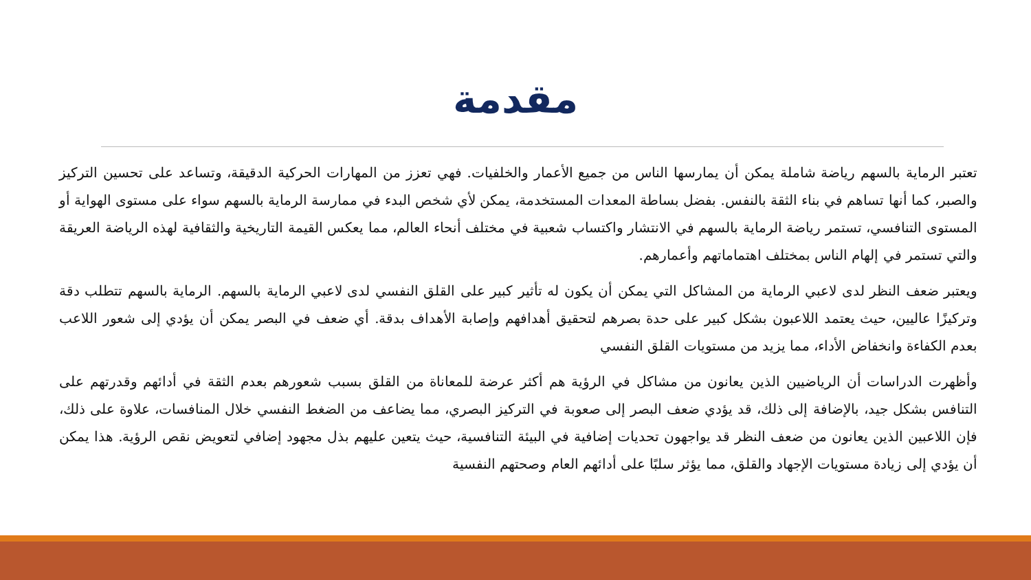مقدمة
تعتبر الرماية بالسهم رياضة شاملة يمكن أن يمارسها الناس من جميع الأعمار والخلفيات. فهي تعزز من المهارات الحركية الدقيقة، وتساعد على تحسين التركيز والصبر، كما أنها تساهم في بناء الثقة بالنفس. بفضل بساطة المعدات المستخدمة، يمكن لأي شخص البدء في ممارسة الرماية بالسهم سواء على مستوى الهواية أو المستوى التنافسي، تستمر رياضة الرماية بالسهم في الانتشار واكتساب شعبية في مختلف أنحاء العالم، مما يعكس القيمة التاريخية والثقافية لهذه الرياضة العريقة والتي تستمر في إلهام الناس بمختلف اهتماماتهم وأعمارهم.
ويعتبر ضعف النظر لدى لاعبي الرماية من المشاكل التي يمكن أن يكون له تأثير كبير على القلق النفسي لدى لاعبي الرماية بالسهم. الرماية بالسهم تتطلب دقة وتركيزًا عاليين، حيث يعتمد اللاعبون بشكل كبير على حدة بصرهم لتحقيق أهدافهم وإصابة الأهداف بدقة. أي ضعف في البصر يمكن أن يؤدي إلى شعور اللاعب بعدم الكفاءة وانخفاض الأداء، مما يزيد من مستويات القلق النفسي
وأظهرت الدراسات أن الرياضيين الذين يعانون من مشاكل في الرؤية هم أكثر عرضة للمعاناة من القلق بسبب شعورهم بعدم الثقة في أدائهم وقدرتهم على التنافس بشكل جيد، بالإضافة إلى ذلك، قد يؤدي ضعف البصر إلى صعوبة في التركيز البصري، مما يضاعف من الضغط النفسي خلال المنافسات، علاوة على ذلك، فإن اللاعبين الذين يعانون من ضعف النظر قد يواجهون تحديات إضافية في البيئة التنافسية، حيث يتعين عليهم بذل مجهود إضافي لتعويض نقص الرؤية. هذا يمكن أن يؤدي إلى زيادة مستويات الإجهاد والقلق، مما يؤثر سلبًا على أدائهم العام وصحتهم النفسية